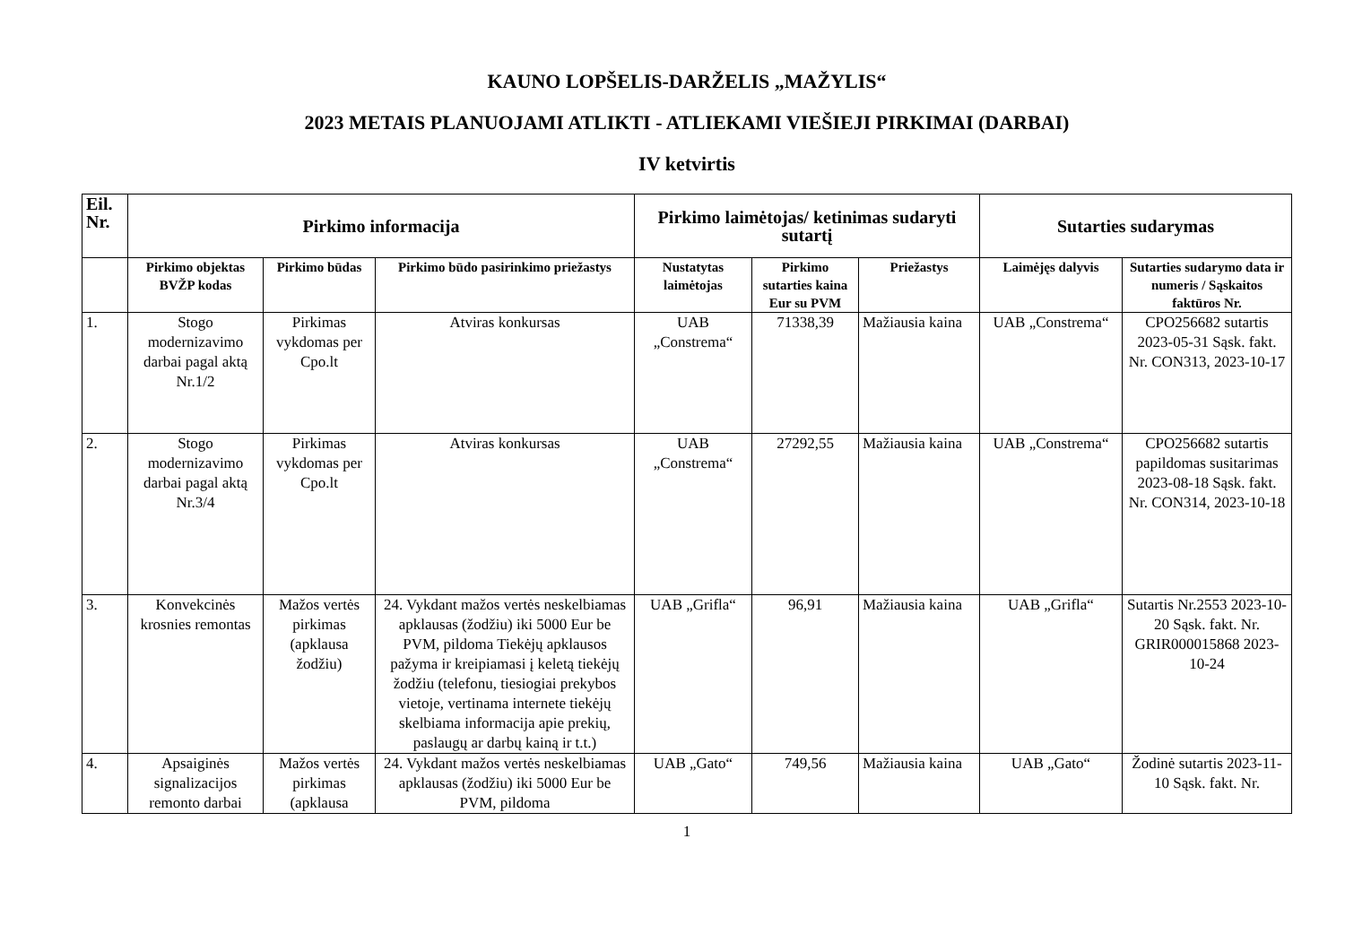KAUNO LOPŠELIS-DARŽELIS „MAŽYLIS“
2023 METAIS PLANUOJAMI ATLIKTI - ATLIEKAMI VIEŠIEJI PIRKIMAI (DARBAI)
IV ketvirtis
| Eil. Nr. | Pirkimo informacija | | | Pirkimo laimėtojas/ ketinimas sudaryti sutartį | | | Sutarties sudarymas | |
| --- | --- | --- | --- | --- | --- | --- | --- | --- |
| | Pirkimo objektas BVŽP kodas | Pirkimo būdas | Pirkimo būdo pasirinkimo priežastys | Nustatytas laimėtojas | Pirkimo sutarties kaina Eur su PVM | Priežastys | Laimėjęs dalyvis | Sutarties sudarymo data ir numeris / Sąskaitos faktūros Nr. |
| 1. | Stogo modernizavimo darbai pagal aktą Nr.1/2 | Pirkimas vykdomas per Cpo.lt | Atviras konkursas | UAB „Constrema“ | 71338,39 | Mažiausia kaina | UAB „Constrema“ | CPO256682 sutartis 2023-05-31 Sąsk. fakt. Nr. CON313, 2023-10-17 |
| 2. | Stogo modernizavimo darbai pagal aktą Nr.3/4 | Pirkimas vykdomas per Cpo.lt | Atviras konkursas | UAB „Constrema“ | 27292,55 | Mažiausia kaina | UAB „Constrema“ | CPO256682 sutartis papildomas susitarimas 2023-08-18 Sąsk. fakt. Nr. CON314, 2023-10-18 |
| 3. | Konvekcinės krosnies remontas | Mažos vertės pirkimas (apklausa žodžiu) | 24. Vykdant mažos vertės neskelbiamas apklausas (žodžiu) iki 5000 Eur be PVM, pildoma Tiekėjų apklausos pažyma ir kreipiamasi į keletą tiekėjų žodžiu (telefonu, tiesiogiai prekybos vietoje, vertinama internete tiekėjų skelbiama informacija apie prekių, paslaugų ar darbų kainą ir t.t.) | UAB „Grifla“ | 96,91 | Mažiausia kaina | UAB „Grifla“ | Sutartis Nr.2553 2023-10-20 Sąsk. fakt. Nr. GRIR000015868 2023-10-24 |
| 4. | Apsaiginės signalizacijos remonto darbai | Mažos vertės pirkimas (apklausa | 24. Vykdant mažos vertės neskelbiamas apklausas (žodžiu) iki 5000 Eur be PVM, pildoma | UAB „Gato“ | 749,56 | Mažiausia kaina | UAB „Gato“ | Žodinė sutartis 2023-11-10 Sąsk. fakt. Nr. |
1